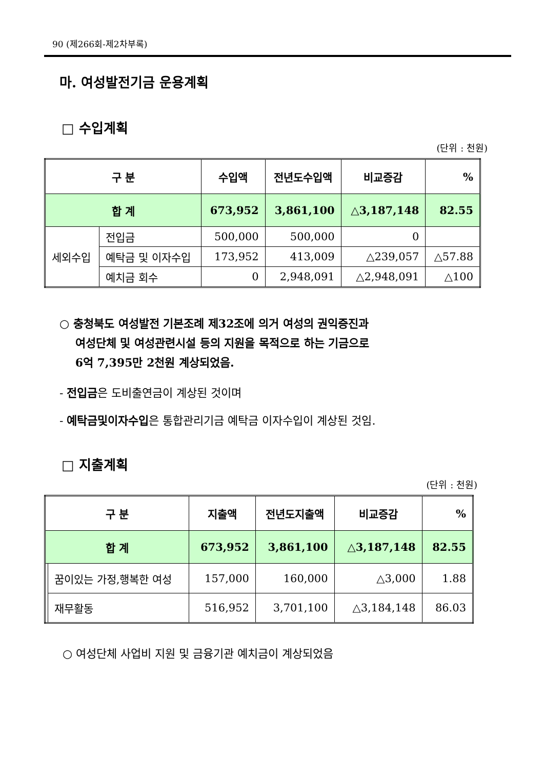90 (제266회-제2차부록)
마. 여성발전기금 운용계획
□ 수입계획
(단위 : 천원)
| 구 분 | | 수입액 | 전년도수입액 | 비교증감 | % |
| --- | --- | --- | --- | --- | --- |
| 합 계 | | 673,952 | 3,861,100 | △3,187,148 | 82.55 |
| 세외수입 | 전입금 | 500,000 | 500,000 | 0 | |
| | 예탁금 및 이자수입 | 173,952 | 413,009 | △239,057 | △57.88 |
| | 예치금 회수 | 0 | 2,948,091 | △2,948,091 | △100 |
○ 충청북도 여성발전 기본조례 제32조에 의거 여성의 권익증진과
여성단체 및 여성관련시설 등의 지원을 목적으로 하는 기금으로
6억 7,395만 2천원 계상되었음.
- 전입금은 도비출연금이 계상된 것이며
- 예탁금및이자수입은 통합관리기금 예탁금 이자수입이 계상된 것임.
□ 지출계획
(단위 : 천원)
| 구 분 | | 지출액 | 전년도지출액 | 비교증감 | % |
| --- | --- | --- | --- | --- | --- |
| 합 계 | | 673,952 | 3,861,100 | △3,187,148 | 82.55 |
| | 꿈이있는 가정,행복한 여성 | 157,000 | 160,000 | △3,000 | 1.88 |
| | 재무활동 | 516,952 | 3,701,100 | △3,184,148 | 86.03 |
○ 여성단체 사업비 지원 및 금융기관 예치금이 계상되었음